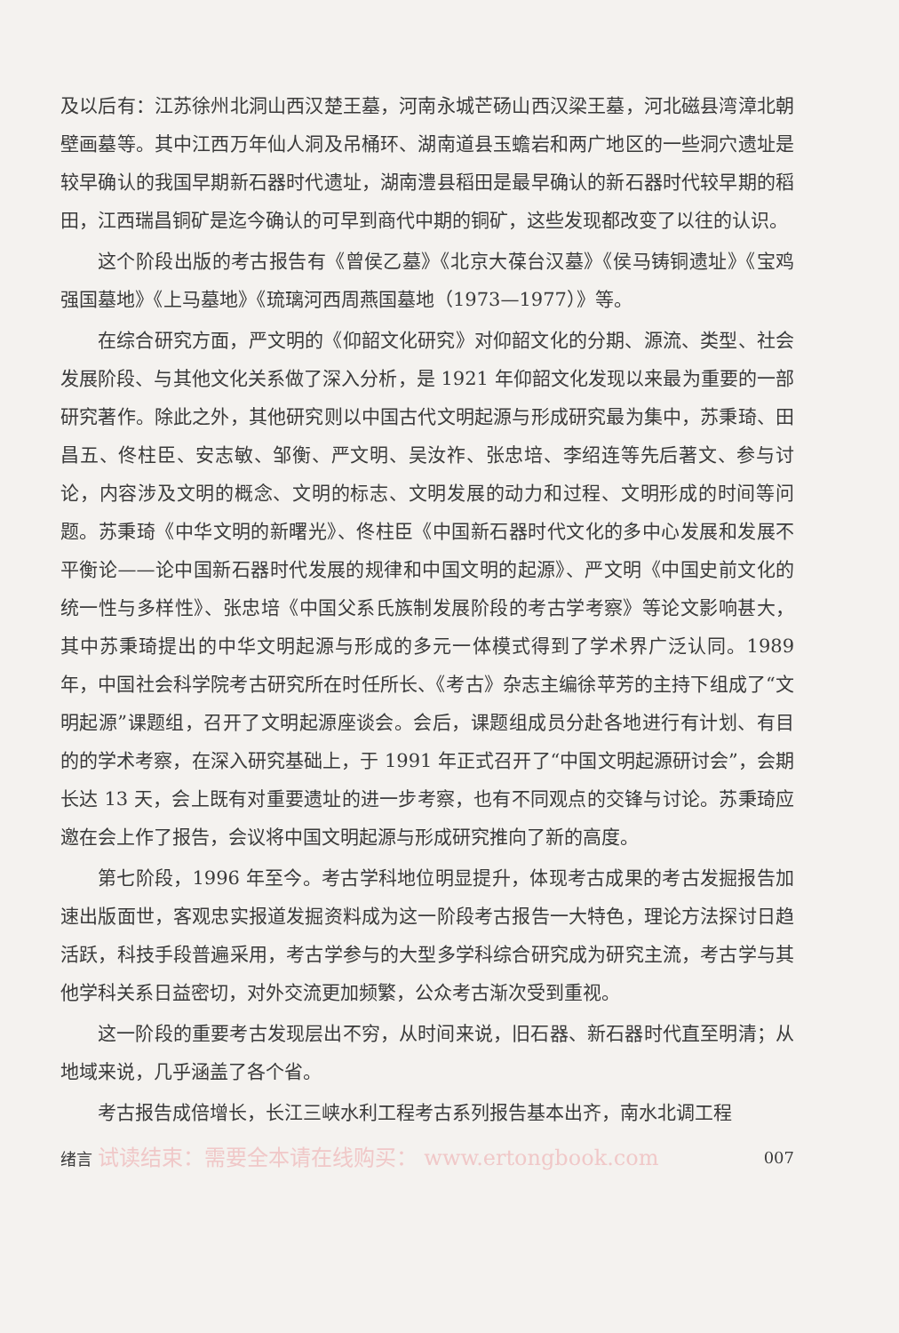及以后有：江苏徐州北洞山西汉楚王墓，河南永城芒砀山西汉梁王墓，河北磁县湾漳北朝壁画墓等。其中江西万年仙人洞及吊桶环、湖南道县玉蟾岩和两广地区的一些洞穴遗址是较早确认的我国早期新石器时代遗址，湖南澧县稻田是最早确认的新石器时代较早期的稻田，江西瑞昌铜矿是迄今确认的可早到商代中期的铜矿，这些发现都改变了以往的认识。
这个阶段出版的考古报告有《曾侯乙墓》《北京大葆台汉墓》《侯马铸铜遗址》《宝鸡强国墓地》《上马墓地》《琉璃河西周燕国墓地（1973—1977）》等。
在综合研究方面，严文明的《仰韶文化研究》对仰韶文化的分期、源流、类型、社会发展阶段、与其他文化关系做了深入分析，是 1921 年仰韶文化发现以来最为重要的一部研究著作。除此之外，其他研究则以中国古代文明起源与形成研究最为集中，苏秉琦、田昌五、佟柱臣、安志敏、邹衡、严文明、吴汝祚、张忠培、李绍连等先后著文、参与讨论，内容涉及文明的概念、文明的标志、文明发展的动力和过程、文明形成的时间等问题。苏秉琦《中华文明的新曙光》、佟柱臣《中国新石器时代文化的多中心发展和发展不平衡论——论中国新石器时代发展的规律和中国文明的起源》、严文明《中国史前文化的统一性与多样性》、张忠培《中国父系氏族制发展阶段的考古学考察》等论文影响甚大，其中苏秉琦提出的中华文明起源与形成的多元一体模式得到了学术界广泛认同。1989 年，中国社会科学院考古研究所在时任所长、《考古》杂志主编徐苹芳的主持下组成了“文明起源”课题组，召开了文明起源座谈会。会后，课题组成员分赴各地进行有计划、有目的的学术考察，在深入研究基础上，于 1991 年正式召开了“中国文明起源研讨会”，会期长达 13 天，会上既有对重要遗址的进一步考察，也有不同观点的交锋与讨论。苏秉琦应邀在会上作了报告，会议将中国文明起源与形成研究推向了新的高度。
第七阶段，1996 年至今。考古学科地位明显提升，体现考古成果的考古发掘报告加速出版面世，客观忠实报道发掘资料成为这一阶段考古报告一大特色，理论方法探讨日趋活跃，科技手段普遍采用，考古学参与的大型多学科综合研究成为研究主流，考古学与其他学科关系日益密切，对外交流更加频繁，公众考古渐次受到重视。
这一阶段的重要考古发现层出不穷，从时间来说，旧石器、新石器时代直至明清；从地域来说，几乎涵盖了各个省。
考古报告成倍增长，长江三峡水利工程考古系列报告基本出齐，南水北调工程
绪言 试读结束：需要全本请在线购买： www.ertongbook.com 007